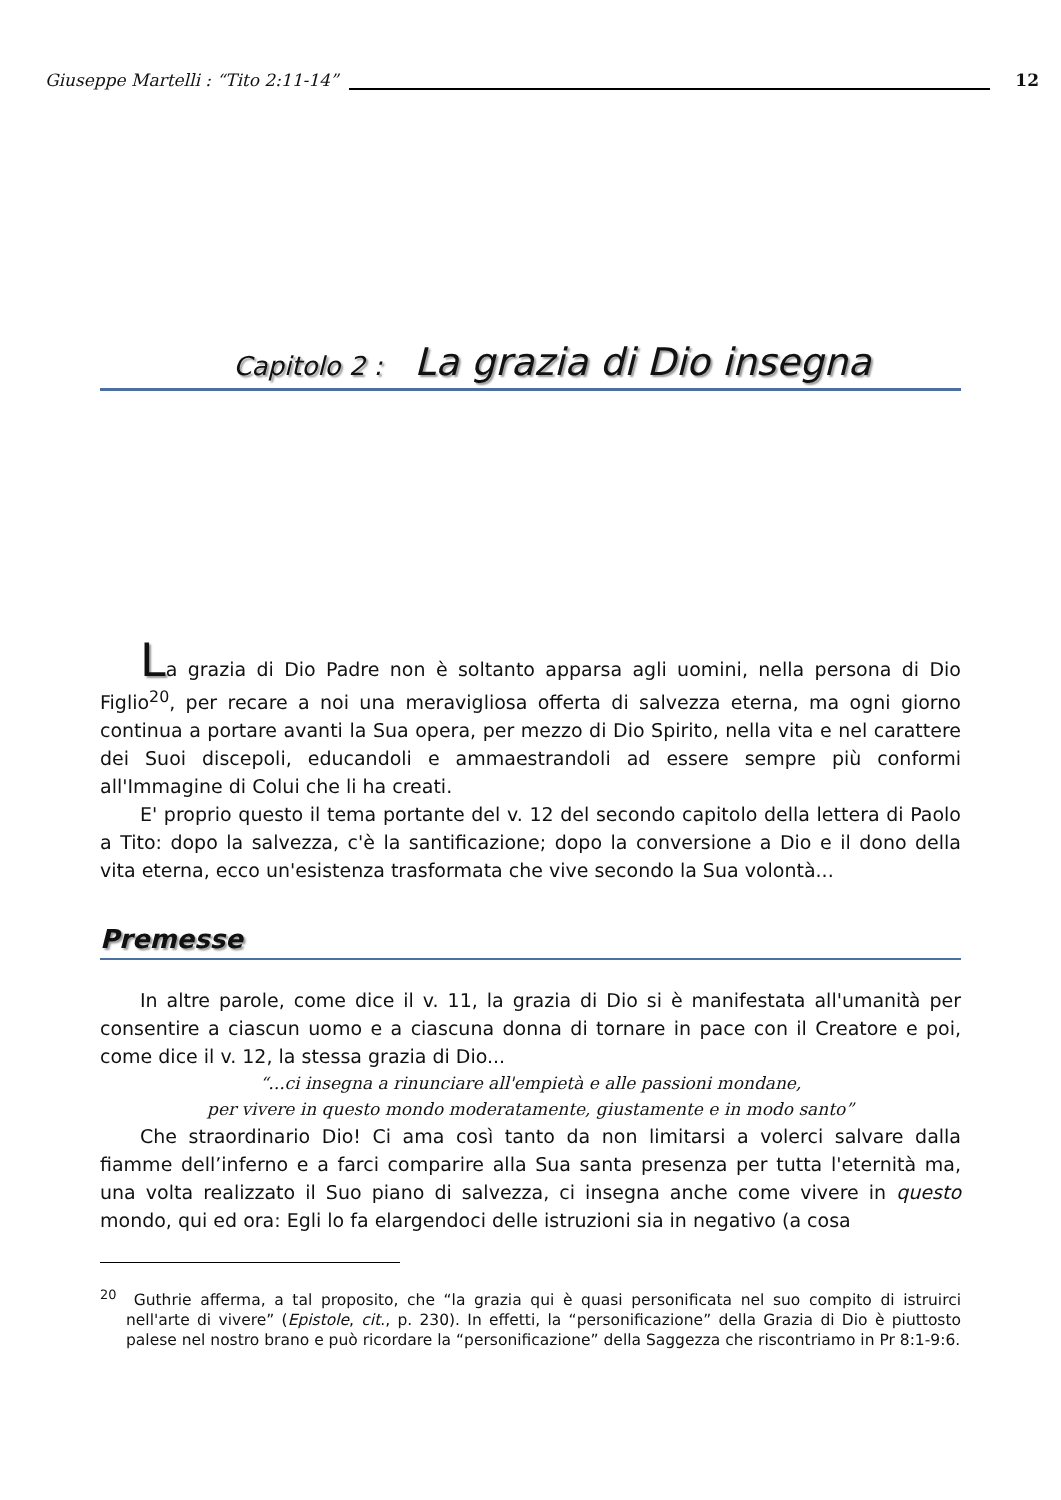Giuseppe Martelli : “Tito 2:11-14” 12
Capitolo 2 : La grazia di Dio insegna
La grazia di Dio Padre non è soltanto apparsa agli uomini, nella persona di Dio Figlio<sup>20</sup>, per recare a noi una meravigliosa offerta di salvezza eterna, ma ogni giorno continua a portare avanti la Sua opera, per mezzo di Dio Spirito, nella vita e nel carattere dei Suoi discepoli, educandoli e ammaestrandoli ad essere sempre più conformi all'Immagine di Colui che li ha creati.
E' proprio questo il tema portante del v. 12 del secondo capitolo della lettera di Paolo a Tito: dopo la salvezza, c'è la santificazione; dopo la conversione a Dio e il dono della vita eterna, ecco un'esistenza trasformata che vive secondo la Sua volontà...
Premesse
In altre parole, come dice il v. 11, la grazia di Dio si è manifestata all'umanità per consentire a ciascun uomo e a ciascuna donna di tornare in pace con il Creatore e poi, come dice il v. 12, la stessa grazia di Dio...
“...ci insegna a rinunciare all'empietà e alle passioni mondane,
per vivere in questo mondo moderatamente, giustamente e in modo santo”
Che straordinario Dio! Ci ama così tanto da non limitarsi a volerci salvare dalla fiamme dell’inferno e a farci comparire alla Sua santa presenza per tutta l'eternità ma, una volta realizzato il Suo piano di salvezza, ci insegna anche come vivere in questo mondo, qui ed ora: Egli lo fa elargendoci delle istruzioni sia in negativo (a cosa
<sup>20</sup> Guthrie afferma, a tal proposito, che “la grazia qui è quasi personificata nel suo compito di istruirci nell'arte di vivere” (Epistole, cit., p. 230). In effetti, la “personificazione” della Grazia di Dio è piuttosto palese nel nostro brano e può ricordare la “personificazione” della Saggezza che riscontriamo in Pr 8:1-9:6.